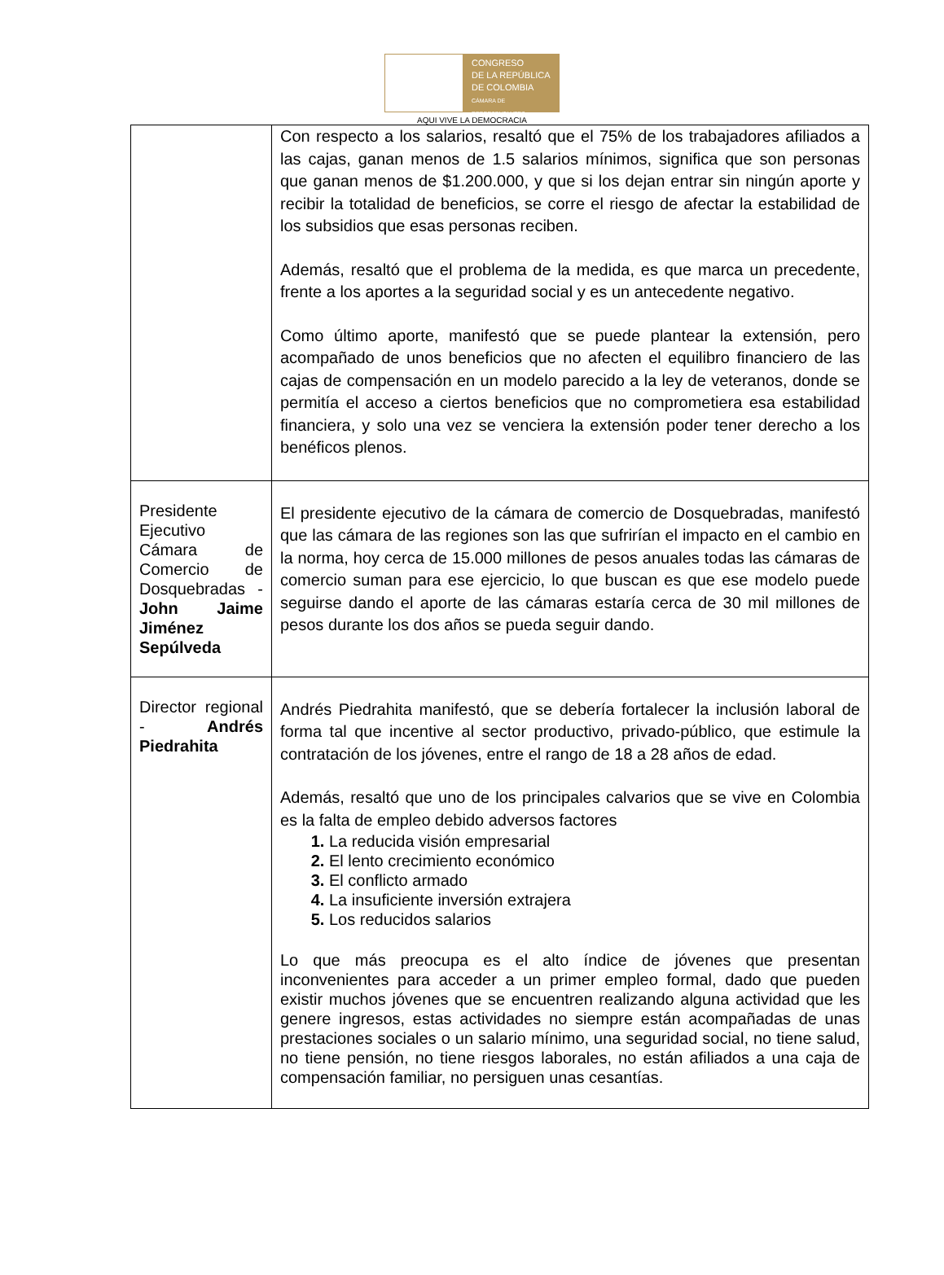CONGRESO
DE LA REPÚBLICA
DE COLOMBIA
CÁMARA DE REPRESENTANTES
AQUI VIVE LA DEMOCRACIA
| | Con respecto a los salarios, resaltó que el 75% de los trabajadores afiliados a las cajas, ganan menos de 1.5 salarios mínimos, significa que son personas que ganan menos de $1.200.000, y que si los dejan entrar sin ningún aporte y recibir la totalidad de beneficios, se corre el riesgo de afectar la estabilidad de los subsidios que esas personas reciben. Además, resaltó que el problema de la medida, es que marca un precedente, frente a los aportes a la seguridad social y es un antecedente negativo. Como último aporte, manifestó que se puede plantear la extensión, pero acompañado de unos beneficios que no afecten el equilibro financiero de las cajas de compensación en un modelo parecido a la ley de veteranos, donde se permitía el acceso a ciertos beneficios que no comprometiera esa estabilidad financiera, y solo una vez se venciera la extensión poder tener derecho a los benéficos plenos. |
| Presidente Ejecutivo Cámara de Comercio de Dosquebradas - John Jaime Jiménez Sepúlveda | El presidente ejecutivo de la cámara de comercio de Dosquebradas, manifestó que las cámara de las regiones son las que sufrirían el impacto en el cambio en la norma, hoy cerca de 15.000 millones de pesos anuales todas las cámaras de comercio suman para ese ejercicio, lo que buscan es que ese modelo puede seguirse dando el aporte de las cámaras estaría cerca de 30 mil millones de pesos durante los dos años se pueda seguir dando. |
| Director regional - Andrés Piedrahita | Andrés Piedrahita manifestó, que se debería fortalecer la inclusión laboral de forma tal que incentive al sector productivo, privado-público, que estimule la contratación de los jóvenes, entre el rango de 18 a 28 años de edad. Además, resaltó que uno de los principales calvarios que se vive en Colombia es la falta de empleo debido adversos factores La reducida visión empresarial El lento crecimiento económico El conflicto armado La insuficiente inversión extrajera Los reducidos salarios Lo que más preocupa es el alto índice de jóvenes que presentan inconvenientes para acceder a un primer empleo formal, dado que pueden existir muchos jóvenes que se encuentren realizando alguna actividad que les genere ingresos, estas actividades no siempre están acompañadas de unas prestaciones sociales o un salario mínimo, una seguridad social, no tiene salud, no tiene pensión, no tiene riesgos laborales, no están afiliados a una caja de compensación familiar, no persiguen unas cesantías. |